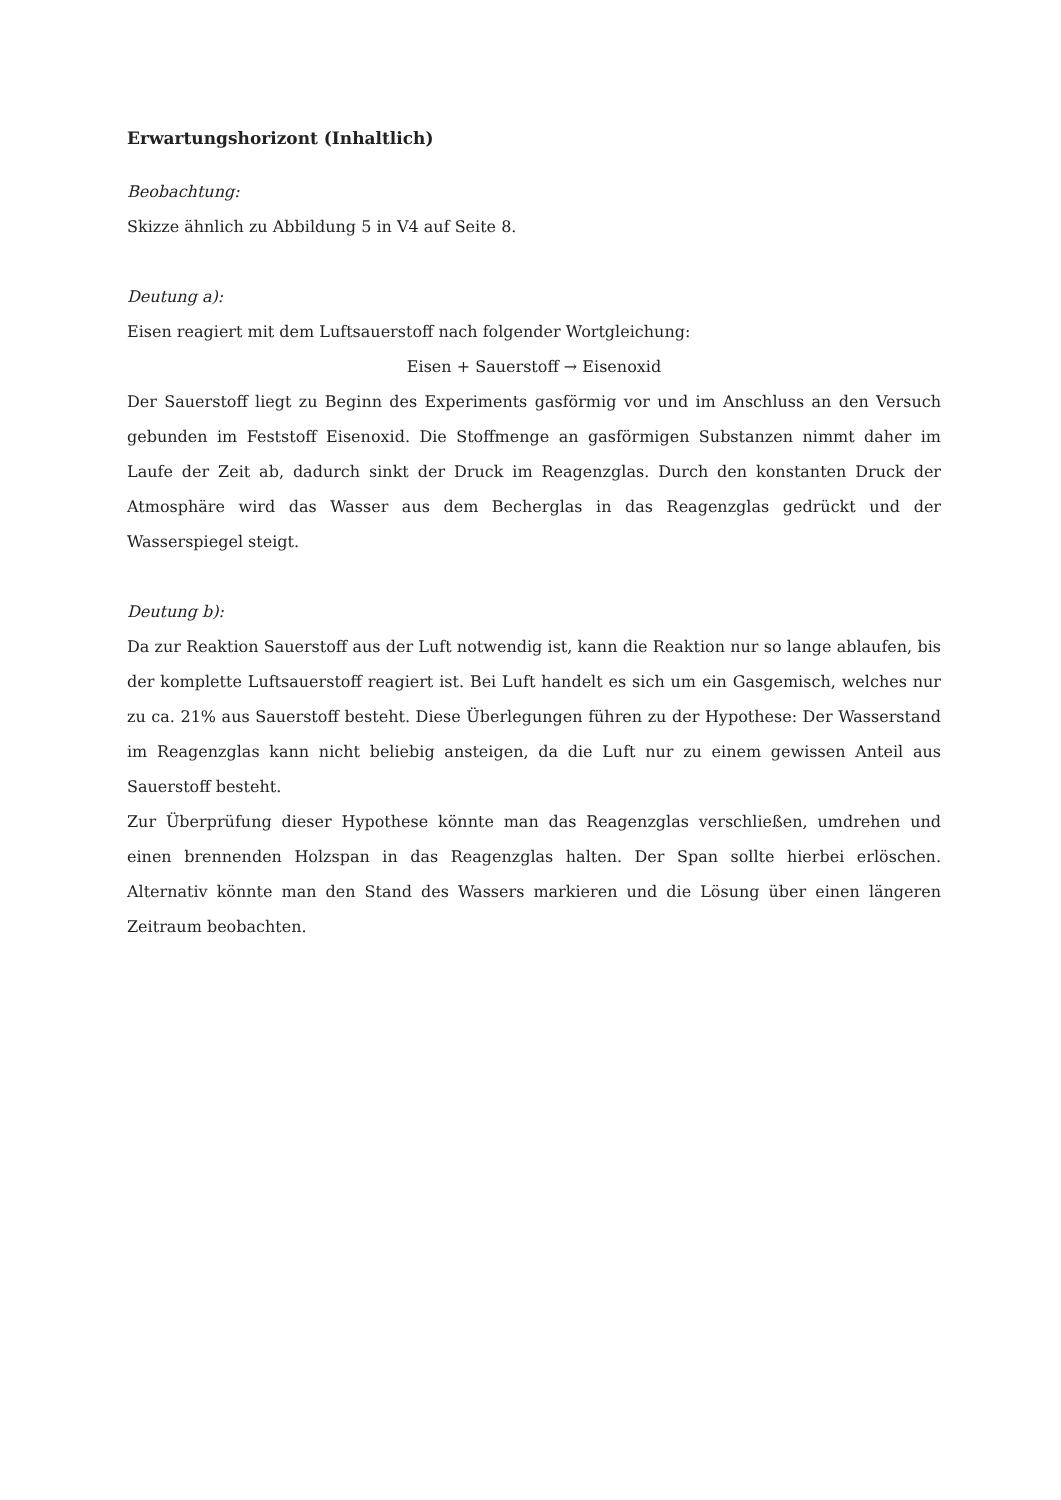Erwartungshorizont (Inhaltlich)
Beobachtung:
Skizze ähnlich zu Abbildung 5 in V4 auf Seite 8.
Deutung a):
Eisen reagiert mit dem Luftsauerstoff nach folgender Wortgleichung:
Eisen + Sauerstoff → Eisenoxid
Der Sauerstoff liegt zu Beginn des Experiments gasförmig vor und im Anschluss an den Versuch gebunden im Feststoff Eisenoxid. Die Stoffmenge an gasförmigen Substanzen nimmt daher im Laufe der Zeit ab, dadurch sinkt der Druck im Reagenzglas. Durch den konstanten Druck der Atmosphäre wird das Wasser aus dem Becherglas in das Reagenzglas gedrückt und der Wasserspiegel steigt.
Deutung b):
Da zur Reaktion Sauerstoff aus der Luft notwendig ist, kann die Reaktion nur so lange ablaufen, bis der komplette Luftsauerstoff reagiert ist. Bei Luft handelt es sich um ein Gasgemisch, welches nur zu ca. 21% aus Sauerstoff besteht. Diese Überlegungen führen zu der Hypothese: Der Wasserstand im Reagenzglas kann nicht beliebig ansteigen, da die Luft nur zu einem gewissen Anteil aus Sauerstoff besteht.
Zur Überprüfung dieser Hypothese könnte man das Reagenzglas verschließen, umdrehen und einen brennenden Holzspan in das Reagenzglas halten. Der Span sollte hierbei erlöschen. Alternativ könnte man den Stand des Wassers markieren und die Lösung über einen längeren Zeitraum beobachten.